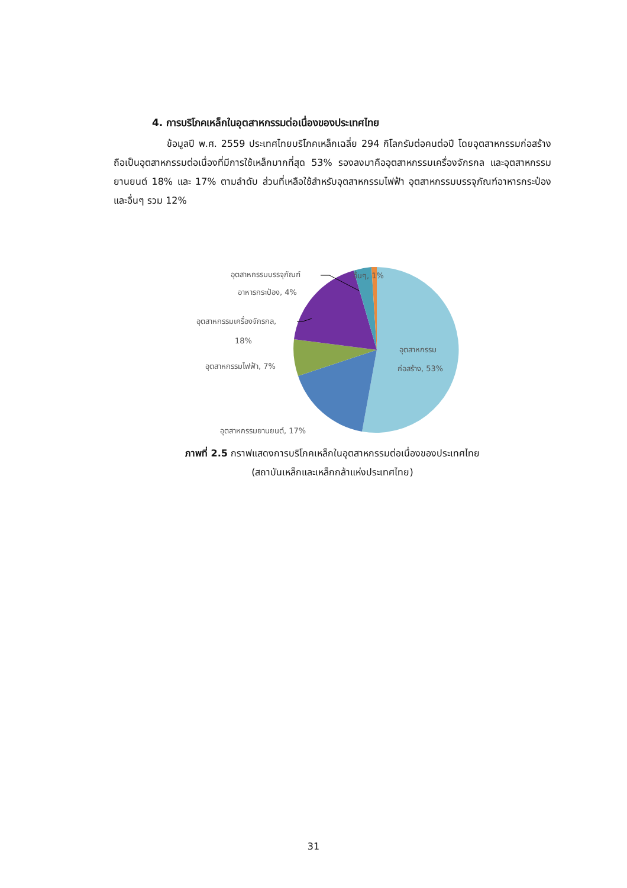4. การบริโภคเหล็กในอุตสาหกรรมต่อเนื่องของประเทศไทย
ข้อมูลปี พ.ศ. 2559 ประเทศไทยบริโภคเหล็กเฉลี่ย 294 กิโลกรัมต่อคนต่อปี โดยอุตสาหกรรมก่อสร้างถือเป็นอุตสาหกรรมต่อเนื่องที่มีการใช้เหล็กมากที่สุด 53% รองลงมาคืออุตสาหกรรมเครื่องจักรกล และอุตสาหกรรมยานยนต์ 18% และ 17% ตามลำดับ ส่วนที่เหลือใช้สำหรับอุตสาหกรรมไฟฟ้า อุตสาหกรรมบรรจุภัณฑ์อาหารกระป๋องและอื่นๆ รวม 12%
อุตสาหกรรมบรรจุภัณฑ์
อาหารกระป๋อง, 4%
อื่นๆ, 1%
อุตสาหกรรมเครื่องจักรกล,
18%
อุตสาหกรรมไฟฟ้า, 7%
อุตสาหกรรม
ก่อสร้าง, 53%
อุตสาหกรรมยานยนต์, 17%
ภาพที่ 2.5 กราฟแสดงการบริโภคเหล็กในอุตสาหกรรมต่อเนื่องของประเทศไทย
(สถาบันเหล็กและเหล็กกล้าแห่งประเทศไทย)
31